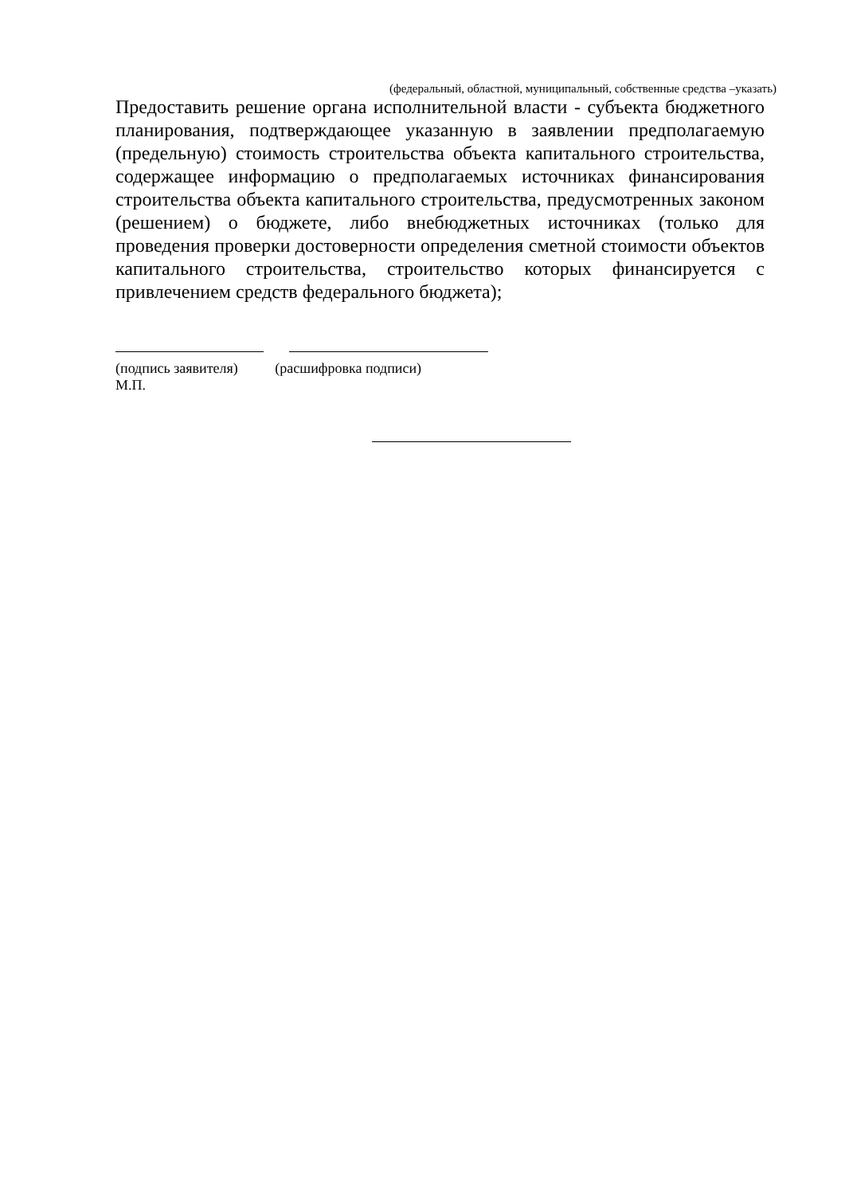(федеральный, областной, муниципальный, собственные средства –указать)
Предоставить решение органа исполнительной власти - субъекта бюджетного планирования, подтверждающее указанную в заявлении предполагаемую (предельную) стоимость строительства объекта капитального строительства, содержащее информацию о предполагаемых источниках финансирования строительства объекта капитального строительства, предусмотренных законом (решением) о бюджете, либо внебюджетных источниках (только для проведения проверки достоверности определения сметной стоимости объектов капитального строительства, строительство которых финансируется с привлечением средств федерального бюджета);
(подпись заявителя) (расшифровка подписи)
М.П.